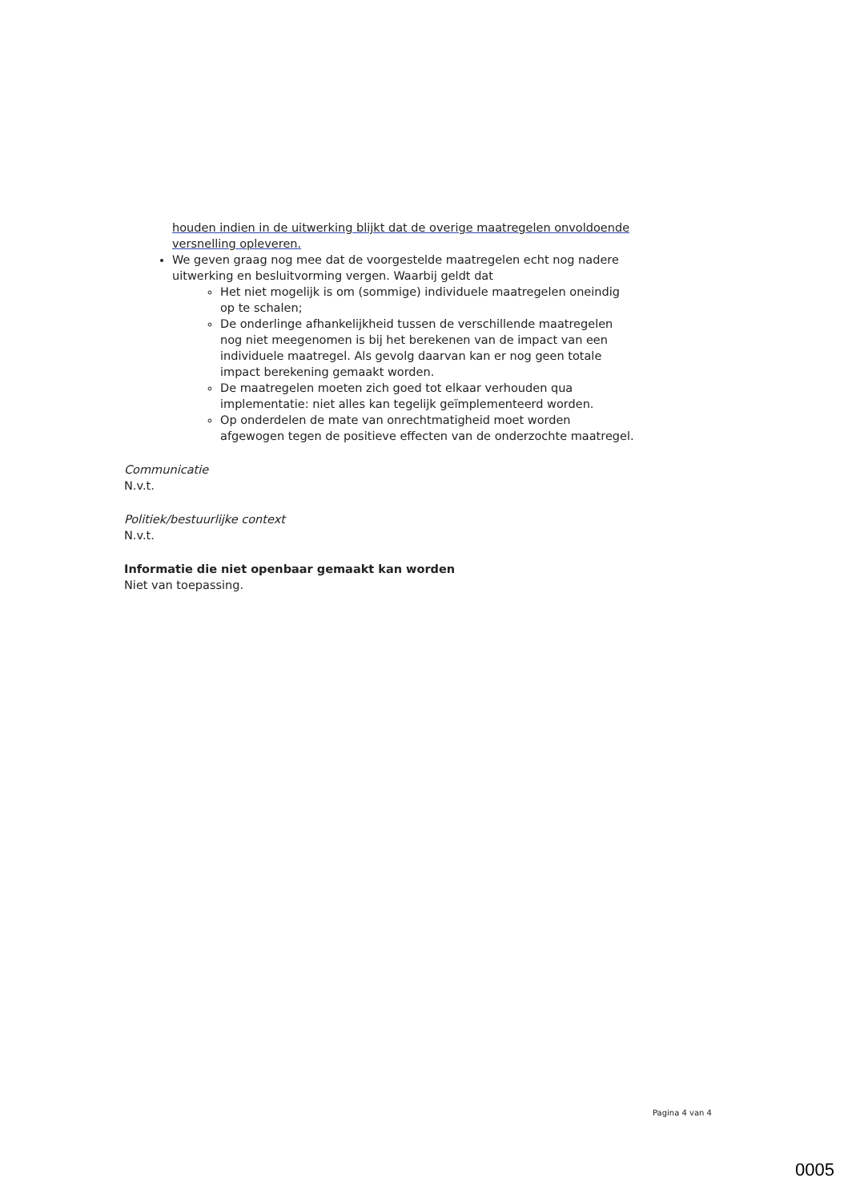houden indien in de uitwerking blijkt dat de overige maatregelen onvoldoende versnelling opleveren.
We geven graag nog mee dat de voorgestelde maatregelen echt nog nadere uitwerking en besluitvorming vergen. Waarbij geldt dat
Het niet mogelijk is om (sommige) individuele maatregelen oneindig op te schalen;
De onderlinge afhankelijkheid tussen de verschillende maatregelen nog niet meegenomen is bij het berekenen van de impact van een individuele maatregel. Als gevolg daarvan kan er nog geen totale impact berekening gemaakt worden.
De maatregelen moeten zich goed tot elkaar verhouden qua implementatie: niet alles kan tegelijk geïmplementeerd worden.
Op onderdelen de mate van onrechtmatigheid moet worden afgewogen tegen de positieve effecten van de onderzochte maatregel.
Communicatie
N.v.t.
Politiek/bestuurlijke context
N.v.t.
Informatie die niet openbaar gemaakt kan worden
Niet van toepassing.
Pagina 4 van 4
0005